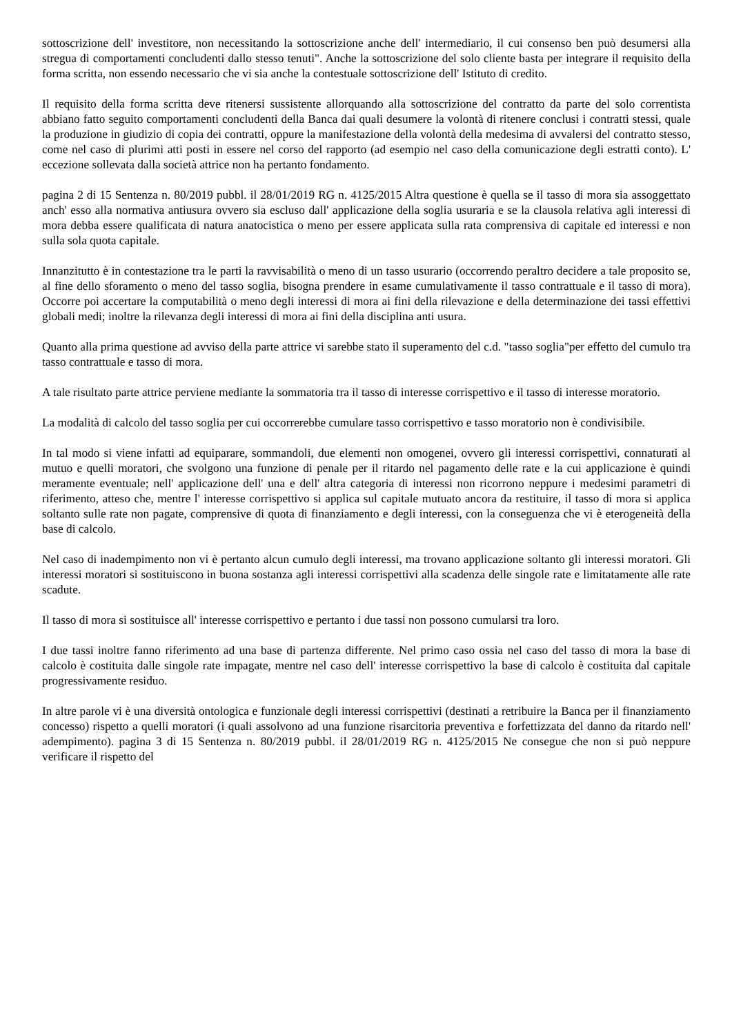sottoscrizione dell' investitore, non necessitando la sottoscrizione anche dell' intermediario, il cui consenso ben può desumersi alla stregua di comportamenti concludenti dallo stesso tenuti". Anche la sottoscrizione del solo cliente basta per integrare il requisito della forma scritta, non essendo necessario che vi sia anche la contestuale sottoscrizione dell' Istituto di credito.
Il requisito della forma scritta deve ritenersi sussistente allorquando alla sottoscrizione del contratto da parte del solo correntista abbiano fatto seguito comportamenti concludenti della Banca dai quali desumere la volontà di ritenere conclusi i contratti stessi, quale la produzione in giudizio di copia dei contratti, oppure la manifestazione della volontà della medesima di avvalersi del contratto stesso, come nel caso di plurimi atti posti in essere nel corso del rapporto (ad esempio nel caso della comunicazione degli estratti conto). L' eccezione sollevata dalla società attrice non ha pertanto fondamento.
pagina 2 di 15 Sentenza n. 80/2019 pubbl. il 28/01/2019 RG n. 4125/2015 Altra questione è quella se il tasso di mora sia assoggettato anch' esso alla normativa antiusura ovvero sia escluso dall' applicazione della soglia usuraria e se la clausola relativa agli interessi di mora debba essere qualificata di natura anatocistica o meno per essere applicata sulla rata comprensiva di capitale ed interessi e non sulla sola quota capitale.
Innanzitutto è in contestazione tra le parti la ravvisabilità o meno di un tasso usurario (occorrendo peraltro decidere a tale proposito se, al fine dello sforamento o meno del tasso soglia, bisogna prendere in esame cumulativamente il tasso contrattuale e il tasso di mora). Occorre poi accertare la computabilità o meno degli interessi di mora ai fini della rilevazione e della determinazione dei tassi effettivi globali medi; inoltre la rilevanza degli interessi di mora ai fini della disciplina anti usura.
Quanto alla prima questione ad avviso della parte attrice vi sarebbe stato il superamento del c.d. "tasso soglia"per effetto del cumulo tra tasso contrattuale e tasso di mora.
A tale risultato parte attrice perviene mediante la sommatoria tra il tasso di interesse corrispettivo e il tasso di interesse moratorio.
La modalità di calcolo del tasso soglia per cui occorrerebbe cumulare tasso corrispettivo e tasso moratorio non è condivisibile.
In tal modo si viene infatti ad equiparare, sommandoli, due elementi non omogenei, ovvero gli interessi corrispettivi, connaturati al mutuo e quelli moratori, che svolgono una funzione di penale per il ritardo nel pagamento delle rate e la cui applicazione è quindi meramente eventuale; nell' applicazione dell' una e dell' altra categoria di interessi non ricorrono neppure i medesimi parametri di riferimento, atteso che, mentre l' interesse corrispettivo si applica sul capitale mutuato ancora da restituire, il tasso di mora si applica soltanto sulle rate non pagate, comprensive di quota di finanziamento e degli interessi, con la conseguenza che vi è eterogeneità della base di calcolo.
Nel caso di inadempimento non vi è pertanto alcun cumulo degli interessi, ma trovano applicazione soltanto gli interessi moratori. Gli interessi moratori si sostituiscono in buona sostanza agli interessi corrispettivi alla scadenza delle singole rate e limitatamente alle rate scadute.
Il tasso di mora si sostituisce all' interesse corrispettivo e pertanto i due tassi non possono cumularsi tra loro.
I due tassi inoltre fanno riferimento ad una base di partenza differente. Nel primo caso ossia nel caso del tasso di mora la base di calcolo è costituita dalle singole rate impagate, mentre nel caso dell' interesse corrispettivo la base di calcolo è costituita dal capitale progressivamente residuo.
In altre parole vi è una diversità ontologica e funzionale degli interessi corrispettivi (destinati a retribuire la Banca per il finanziamento concesso) rispetto a quelli moratori (i quali assolvono ad una funzione risarcitoria preventiva e forfettizzata del danno da ritardo nell' adempimento). pagina 3 di 15 Sentenza n. 80/2019 pubbl. il 28/01/2019 RG n. 4125/2015 Ne consegue che non si può neppure verificare il rispetto del